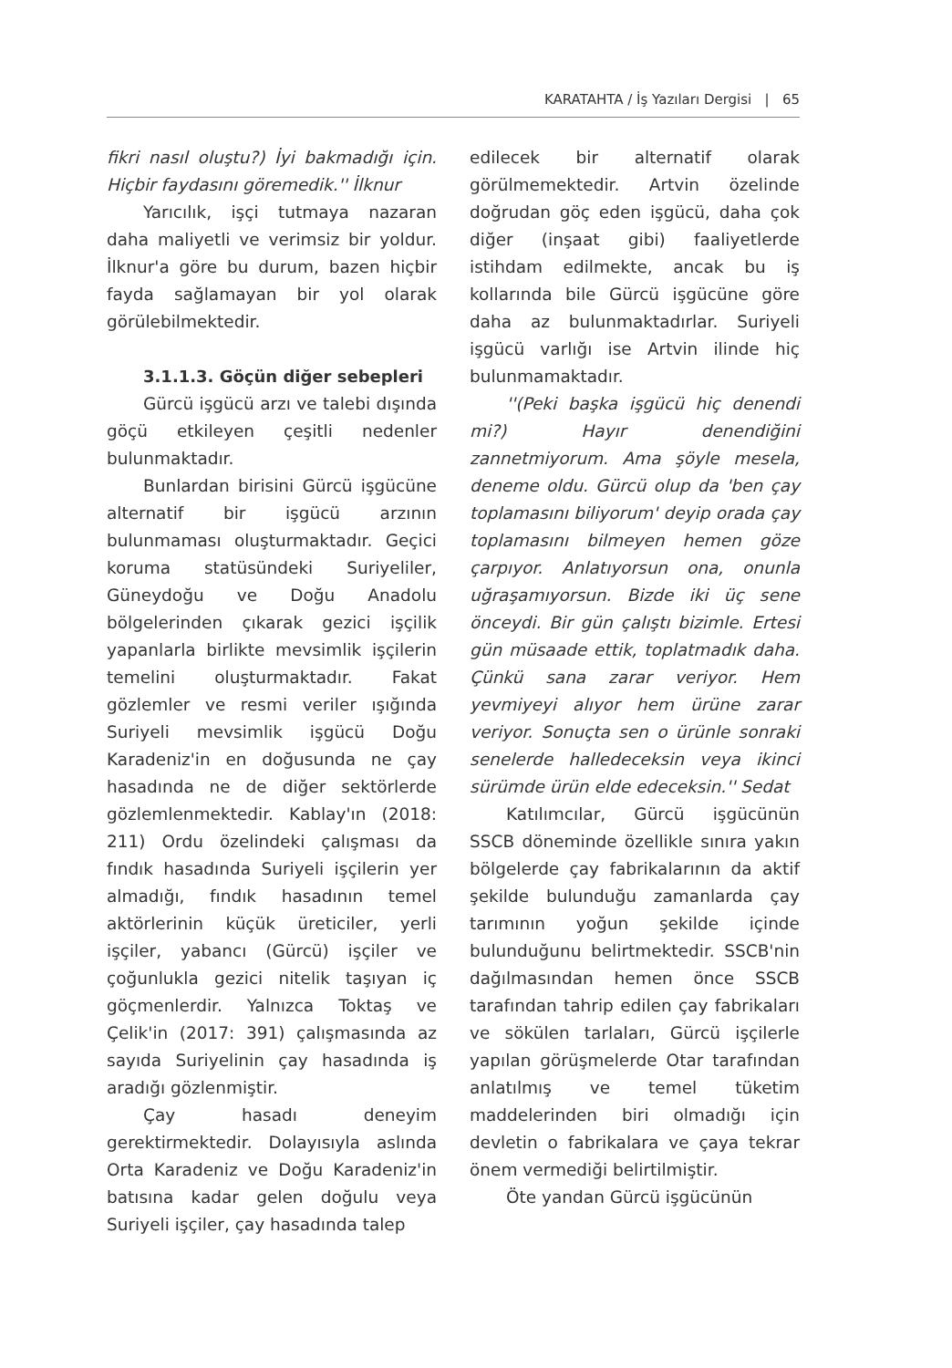KARATAHTA / İş Yazıları Dergisi | 65
fikri nasıl oluştu?) İyi bakmadığı için. Hiçbir faydasını göremedik.'' İlknur
Yarıcılık, işçi tutmaya nazaran daha maliyetli ve verimsiz bir yoldur. İlknur'a göre bu durum, bazen hiçbir fayda sağlamayan bir yol olarak görülebilmektedir.
3.1.1.3. Göçün diğer sebepleri
Gürcü işgücü arzı ve talebi dışında göçü etkileyen çeşitli nedenler bulunmaktadır.
Bunlardan birisini Gürcü işgücüne alternatif bir işgücü arzının bulunmaması oluşturmaktadır. Geçici koruma statüsündeki Suriyeliler, Güneydoğu ve Doğu Anadolu bölgelerinden çıkarak gezici işçilik yapanlarla birlikte mevsimlik işçilerin temelini oluşturmaktadır. Fakat gözlemler ve resmi veriler ışığında Suriyeli mevsimlik işgücü Doğu Karadeniz'in en doğusunda ne çay hasadında ne de diğer sektörlerde gözlemlenmektedir. Kablay'ın (2018: 211) Ordu özelindeki çalışması da fındık hasadında Suriyeli işçilerin yer almadığı, fındık hasadının temel aktörlerinin küçük üreticiler, yerli işçiler, yabancı (Gürcü) işçiler ve çoğunlukla gezici nitelik taşıyan iç göçmenlerdir. Yalnızca Toktaş ve Çelik'in (2017: 391) çalışmasında az sayıda Suriyelinin çay hasadında iş aradığı gözlenmiştir.
Çay hasadı deneyim gerektirmektedir. Dolayısıyla aslında Orta Karadeniz ve Doğu Karadeniz'in batısına kadar gelen doğulu veya Suriyeli işçiler, çay hasadında talep
edilecek bir alternatif olarak görülmemektedir. Artvin özelinde doğrudan göç eden işgücü, daha çok diğer (inşaat gibi) faaliyetlerde istihdam edilmekte, ancak bu iş kollarında bile Gürcü işgücüne göre daha az bulunmaktadırlar. Suriyeli işgücü varlığı ise Artvin ilinde hiç bulunmamaktadır.
''(Peki başka işgücü hiç denendi mi?) Hayır denendiğini zannetmiyorum. Ama şöyle mesela, deneme oldu. Gürcü olup da 'ben çay toplamasını biliyorum' deyip orada çay toplamasını bilmeyen hemen göze çarpıyor. Anlatıyorsun ona, onunla uğraşamıyorsun. Bizde iki üç sene önceydi. Bir gün çalıştı bizimle. Ertesi gün müsaade ettik, toplatmadık daha. Çünkü sana zarar veriyor. Hem yevmiyeyi alıyor hem ürüne zarar veriyor. Sonuçta sen o ürünle sonraki senelerde halledeceksin veya ikinci sürümde ürün elde edeceksin.'' Sedat
Katılımcılar, Gürcü işgücünün SSCB döneminde özellikle sınıra yakın bölgelerde çay fabrikalarının da aktif şekilde bulunduğu zamanlarda çay tarımının yoğun şekilde içinde bulunduğunu belirtmektedir. SSCB'nin dağılmasından hemen önce SSCB tarafından tahrip edilen çay fabrikaları ve sökülen tarlaları, Gürcü işçilerle yapılan görüşmelerde Otar tarafından anlatılmış ve temel tüketim maddelerinden biri olmadığı için devletin o fabrikalara ve çaya tekrar önem vermediği belirtilmiştir.
Öte yandan Gürcü işgücünün